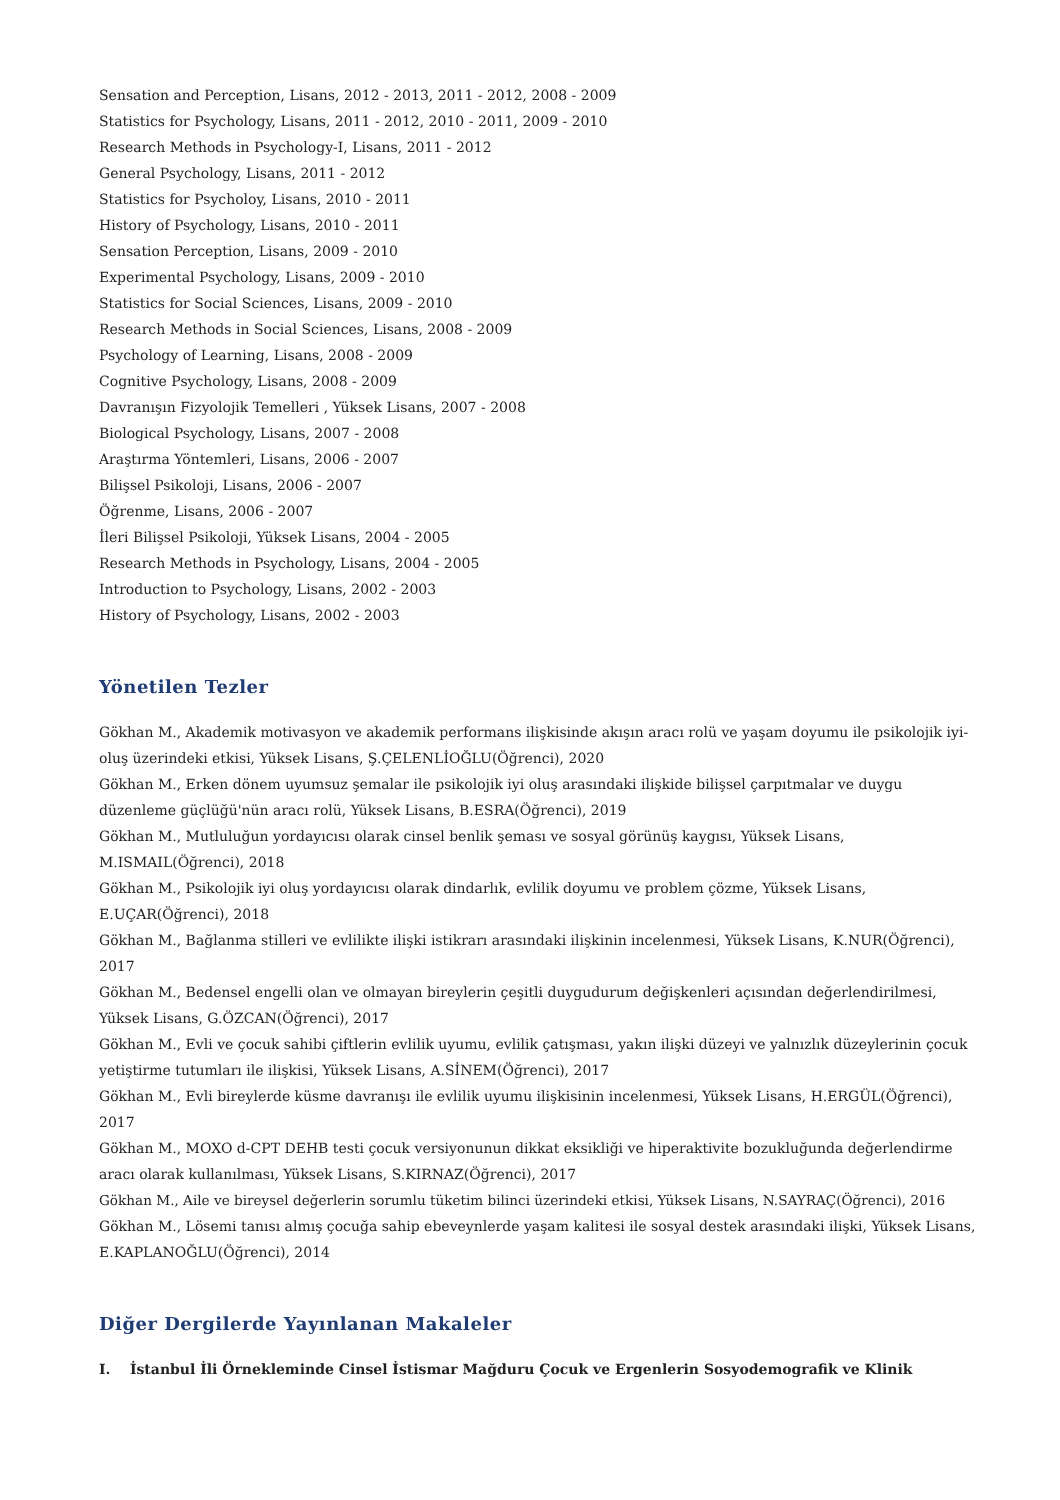Sensation and Perception, Lisans, 2012 - 2013, 2011 - 2012, 2008 - 2009
Statistics for Psychology, Lisans, 2011 - 2012, 2010 - 2011, 2009 - 2010
Research Methods in Psychology-I, Lisans, 2011 - 2012
General Psychology, Lisans, 2011 - 2012
Statistics for Psycholoy, Lisans, 2010 - 2011
History of Psychology, Lisans, 2010 - 2011
Sensation Perception, Lisans, 2009 - 2010
Experimental Psychology, Lisans, 2009 - 2010
Statistics for Social Sciences, Lisans, 2009 - 2010
Research Methods in Social Sciences, Lisans, 2008 - 2009
Psychology of Learning, Lisans, 2008 - 2009
Cognitive Psychology, Lisans, 2008 - 2009
Davranışın Fizyolojik Temelleri , Yüksek Lisans, 2007 - 2008
Biological Psychology, Lisans, 2007 - 2008
Araştırma Yöntemleri, Lisans, 2006 - 2007
Bilişsel Psikoloji, Lisans, 2006 - 2007
Öğrenme, Lisans, 2006 - 2007
İleri Bilişsel Psikoloji, Yüksek Lisans, 2004 - 2005
Research Methods in Psychology, Lisans, 2004 - 2005
Introduction to Psychology, Lisans, 2002 - 2003
History of Psychology, Lisans, 2002 - 2003
Yönetilen Tezler
Gökhan M., Akademik motivasyon ve akademik performans ilişkisinde akışın aracı rolü ve yaşam doyumu ile psikolojik iyi-oluş üzerindeki etkisi, Yüksek Lisans, Ş.ÇELENLİOĞLU(Öğrenci), 2020
Gökhan M., Erken dönem uyumsuz şemalar ile psikolojik iyi oluş arasındaki ilişkide bilişsel çarpıtmalar ve duygu düzenleme güçlüğü'nün aracı rolü, Yüksek Lisans, B.ESRA(Öğrenci), 2019
Gökhan M., Mutluluğun yordayıcısı olarak cinsel benlik şeması ve sosyal görünüş kaygısı, Yüksek Lisans, M.ISMAIL(Öğrenci), 2018
Gökhan M., Psikolojik iyi oluş yordayıcısı olarak dindarlık, evlilik doyumu ve problem çözme, Yüksek Lisans, E.UÇAR(Öğrenci), 2018
Gökhan M., Bağlanma stilleri ve evlilikte ilişki istikrarı arasındaki ilişkinin incelenmesi, Yüksek Lisans, K.NUR(Öğrenci), 2017
Gökhan M., Bedensel engelli olan ve olmayan bireylerin çeşitli duygudurum değişkenleri açısından değerlendirilmesi, Yüksek Lisans, G.ÖZCAN(Öğrenci), 2017
Gökhan M., Evli ve çocuk sahibi çiftlerin evlilik uyumu, evlilik çatışması, yakın ilişki düzeyi ve yalnızlık düzeylerinin çocuk yetiştirme tutumları ile ilişkisi, Yüksek Lisans, A.SİNEM(Öğrenci), 2017
Gökhan M., Evli bireylerde küsme davranışı ile evlilik uyumu ilişkisinin incelenmesi, Yüksek Lisans, H.ERGÜL(Öğrenci), 2017
Gökhan M., MOXO d-CPT DEHB testi çocuk versiyonunun dikkat eksikliği ve hiperaktivite bozukluğunda değerlendirme aracı olarak kullanılması, Yüksek Lisans, S.KIRNAZ(Öğrenci), 2017
Gökhan M., Aile ve bireysel değerlerin sorumlu tüketim bilinci üzerindeki etkisi, Yüksek Lisans, N.SAYRAÇ(Öğrenci), 2016
Gökhan M., Lösemi tanısı almış çocuğa sahip ebeveynlerde yaşam kalitesi ile sosyal destek arasındaki ilişki, Yüksek Lisans, E.KAPLANOĞLU(Öğrenci), 2014
Diğer Dergilerde Yayınlanan Makaleler
I. İstanbul İli Örnekleminde Cinsel İstismar Mağduru Çocuk ve Ergenlerin Sosyodemografik ve Klinik